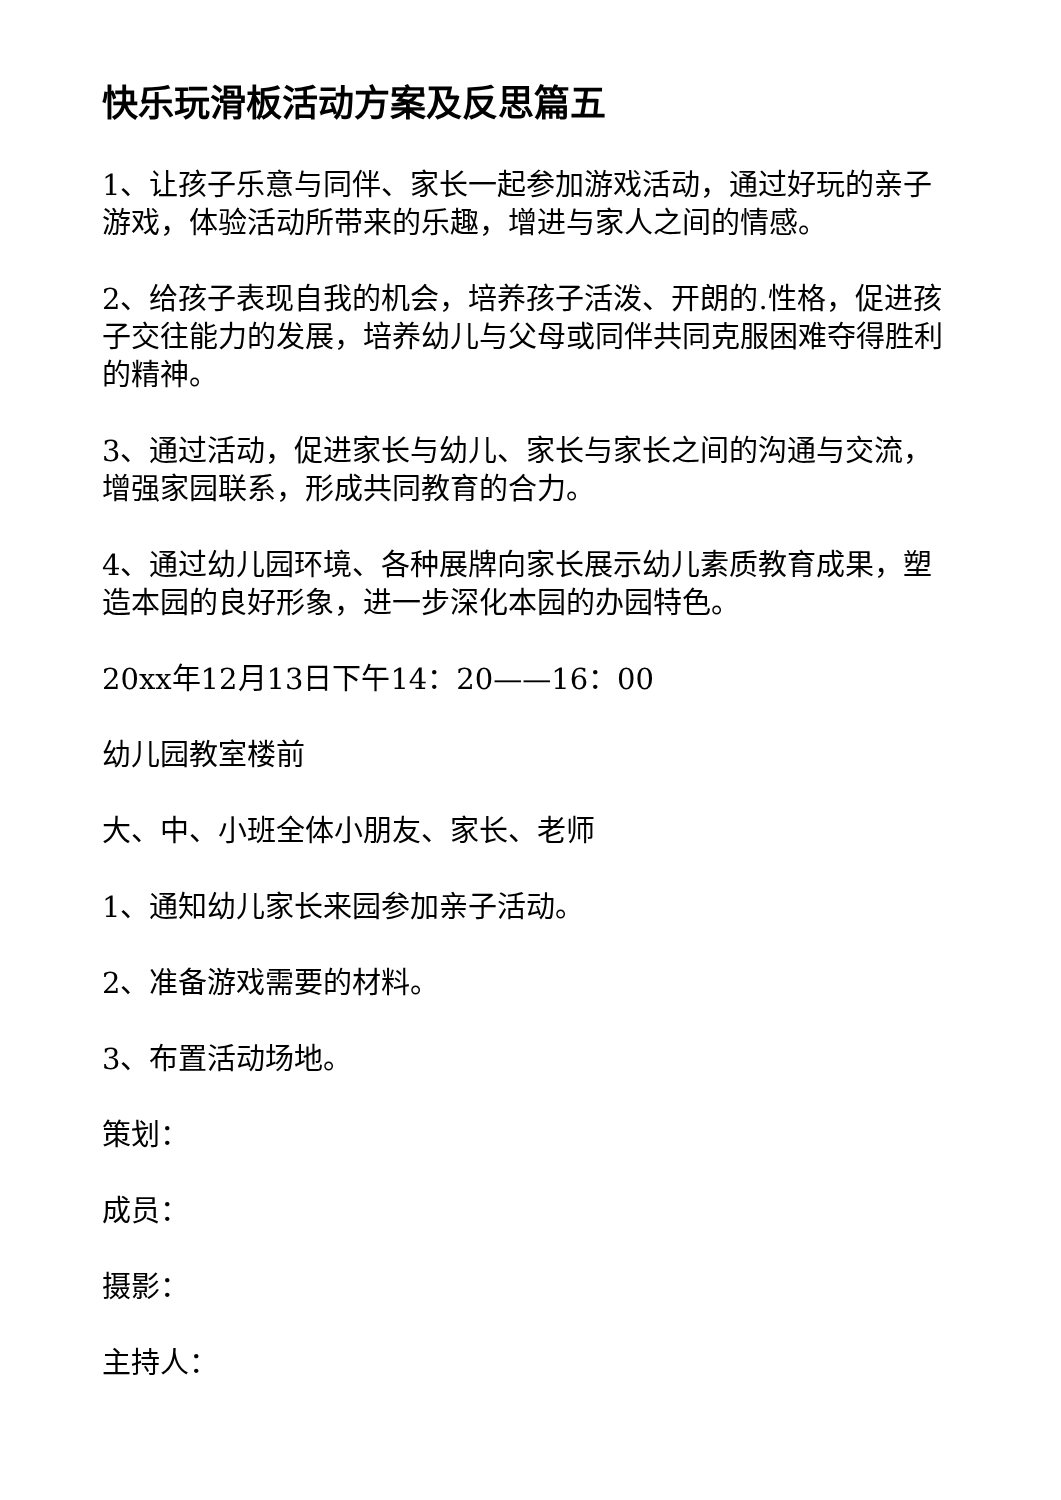快乐玩滑板活动方案及反思篇五
1、让孩子乐意与同伴、家长一起参加游戏活动，通过好玩的亲子游戏，体验活动所带来的乐趣，增进与家人之间的情感。
2、给孩子表现自我的机会，培养孩子活泼、开朗的.性格，促进孩子交往能力的发展，培养幼儿与父母或同伴共同克服困难夺得胜利的精神。
3、通过活动，促进家长与幼儿、家长与家长之间的沟通与交流，增强家园联系，形成共同教育的合力。
4、通过幼儿园环境、各种展牌向家长展示幼儿素质教育成果，塑造本园的良好形象，进一步深化本园的办园特色。
20xx年12月13日下午14：20——16：00
幼儿园教室楼前
大、中、小班全体小朋友、家长、老师
1、通知幼儿家长来园参加亲子活动。
2、准备游戏需要的材料。
3、布置活动场地。
策划：
成员：
摄影：
主持人：